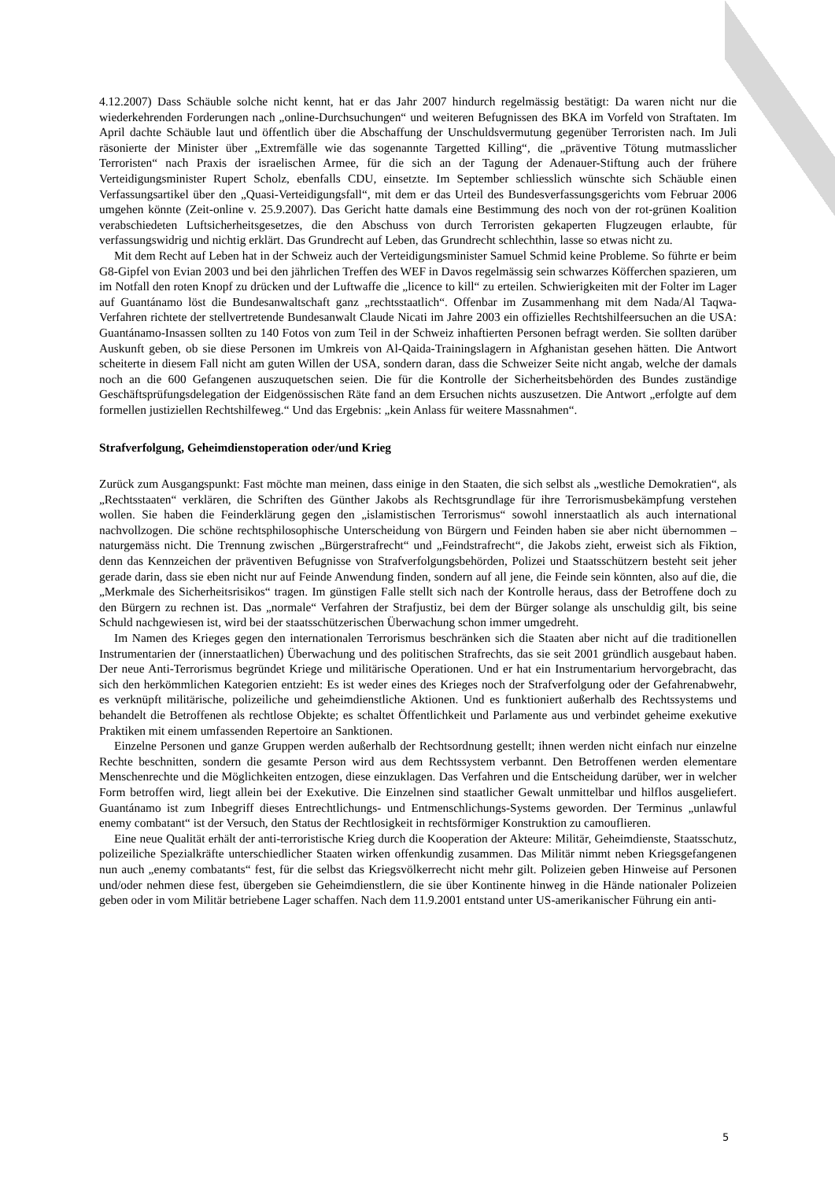4.12.2007) Dass Schäuble solche nicht kennt, hat er das Jahr 2007 hindurch regelmässig bestätigt: Da waren nicht nur die wiederkehrenden Forderungen nach „online-Durchsuchungen“ und weiteren Befugnissen des BKA im Vorfeld von Straftaten. Im April dachte Schäuble laut und öffentlich über die Abschaffung der Unschuldsvermutung gegenüber Terroristen nach. Im Juli räsonierte der Minister über „Extremfälle wie das sogenannte Targetted Killing“, die „präventive Tötung mutmasslicher Terroristen“ nach Praxis der israelischen Armee, für die sich an der Tagung der Adenauer-Stiftung auch der frühere Verteidigungsminister Rupert Scholz, ebenfalls CDU, einsetzte. Im September schliesslich wünschte sich Schäuble einen Verfassungsartikel über den „Quasi-Verteidigungsfall“, mit dem er das Urteil des Bundesverfassungsgerichts vom Februar 2006 umgehen könnte (Zeit-online v. 25.9.2007). Das Gericht hatte damals eine Bestimmung des noch von der rot-grünen Koalition verabschiedeten Luftsicherheitsgesetzes, die den Abschuss von durch Terroristen gekaperten Flugzeugen erlaubte, für verfassungswidrig und nichtig erklärt. Das Grundrecht auf Leben, das Grundrecht schlechthin, lasse so etwas nicht zu.
Mit dem Recht auf Leben hat in der Schweiz auch der Verteidigungsminister Samuel Schmid keine Probleme. So führte er beim G8-Gipfel von Evian 2003 und bei den jährlichen Treffen des WEF in Davos regelmässig sein schwarzes Köfferchen spazieren, um im Notfall den roten Knopf zu drücken und der Luftwaffe die „licence to kill“ zu erteilen. Schwierigkeiten mit der Folter im Lager auf Guantánamo löst die Bundesanwaltschaft ganz „rechtsstaatlich“. Offenbar im Zusammenhang mit dem Nada/Al Taqwa-Verfahren richtete der stellvertretende Bundesanwalt Claude Nicati im Jahre 2003 ein offizielles Rechtshilfeersuchen an die USA: Guantánamo-Insassen sollten zu 140 Fotos von zum Teil in der Schweiz inhaftierten Personen befragt werden. Sie sollten darüber Auskunft geben, ob sie diese Personen im Umkreis von Al-Qaida-Trainingslagern in Afghanistan gesehen hätten. Die Antwort scheiterte in diesem Fall nicht am guten Willen der USA, sondern daran, dass die Schweizer Seite nicht angab, welche der damals noch an die 600 Gefangenen auszuquetschen seien. Die für die Kontrolle der Sicherheitsbehörden des Bundes zuständige Geschäftsprüfungsdelegation der Eidgenössischen Räte fand an dem Ersuchen nichts auszusetzen. Die Antwort „erfolgte auf dem formellen justiziellen Rechtshilfeweg.“ Und das Ergebnis: „kein Anlass für weitere Massnahmen“.
Strafverfolgung, Geheimdienstoperation oder/und Krieg
Zurück zum Ausgangspunkt: Fast möchte man meinen, dass einige in den Staaten, die sich selbst als „westliche Demokratien“, als „Rechtsstaaten“ verklären, die Schriften des Günther Jakobs als Rechtsgrundlage für ihre Terrorismusbekämpfung verstehen wollen. Sie haben die Feinderklärung gegen den „islamistischen Terrorismus“ sowohl innerstaatlich als auch international nachvollzogen. Die schöne rechtsphilosophische Unterscheidung von Bürgern und Feinden haben sie aber nicht übernommen – naturgemäss nicht. Die Trennung zwischen „Bürgerstrafrecht“ und „Feindstrafrecht“, die Jakobs zieht, erweist sich als Fiktion, denn das Kennzeichen der präventiven Befugnisse von Strafverfolgungsbehörden, Polizei und Staatsschützern besteht seit jeher gerade darin, dass sie eben nicht nur auf Feinde Anwendung finden, sondern auf all jene, die Feinde sein könnten, also auf die, die „Merkmale des Sicherheitsrisikos“ tragen. Im günstigen Falle stellt sich nach der Kontrolle heraus, dass der Betroffene doch zu den Bürgern zu rechnen ist. Das „normale“ Verfahren der Strafjustiz, bei dem der Bürger solange als unschuldig gilt, bis seine Schuld nachgewiesen ist, wird bei der staatsschützerischen Überwachung schon immer umgedreht.
Im Namen des Krieges gegen den internationalen Terrorismus beschränken sich die Staaten aber nicht auf die traditionellen Instrumentarien der (innerstaatlichen) Überwachung und des politischen Strafrechts, das sie seit 2001 gründlich ausgebaut haben. Der neue Anti-Terrorismus begründet Kriege und militärische Operationen. Und er hat ein Instrumentarium hervorgebracht, das sich den herkömmlichen Kategorien entzieht: Es ist weder eines des Krieges noch der Strafverfolgung oder der Gefahrenabwehr, es verknüpft militärische, polizeiliche und geheimdienstliche Aktionen. Und es funktioniert außerhalb des Rechtssystems und behandelt die Betroffenen als rechtlose Objekte; es schaltet Öffentlichkeit und Parlamente aus und verbindet geheime exekutive Praktiken mit einem umfassenden Repertoire an Sanktionen.
Einzelne Personen und ganze Gruppen werden außerhalb der Rechtsordnung gestellt; ihnen werden nicht einfach nur einzelne Rechte beschnitten, sondern die gesamte Person wird aus dem Rechtssystem verbannt. Den Betroffenen werden elementare Menschenrechte und die Möglichkeiten entzogen, diese einzuklagen. Das Verfahren und die Entscheidung darüber, wer in welcher Form betroffen wird, liegt allein bei der Exekutive. Die Einzelnen sind staatlicher Gewalt unmittelbar und hilflos ausgeliefert. Guantánamo ist zum Inbegriff dieses Entrechtlichungs- und Entmenschlichungs-Systems geworden. Der Terminus „unlawful enemy combatant“ ist der Versuch, den Status der Rechtlosigkeit in rechtsförmiger Konstruktion zu camouflieren.
Eine neue Qualität erhält der anti-terroristische Krieg durch die Kooperation der Akteure: Militär, Geheimdienste, Staatsschutz, polizeiliche Spezialkräfte unterschiedlicher Staaten wirken offenkundig zusammen. Das Militär nimmt neben Kriegsgefangenen nun auch „enemy combatants“ fest, für die selbst das Kriegsvölkerrecht nicht mehr gilt. Polizeien geben Hinweise auf Personen und/oder nehmen diese fest, übergeben sie Geheimdienstlern, die sie über Kontinente hinweg in die Hände nationaler Polizeien geben oder in vom Militär betriebene Lager schaffen. Nach dem 11.9.2001 entstand unter US-amerikanischer Führung ein anti-
5